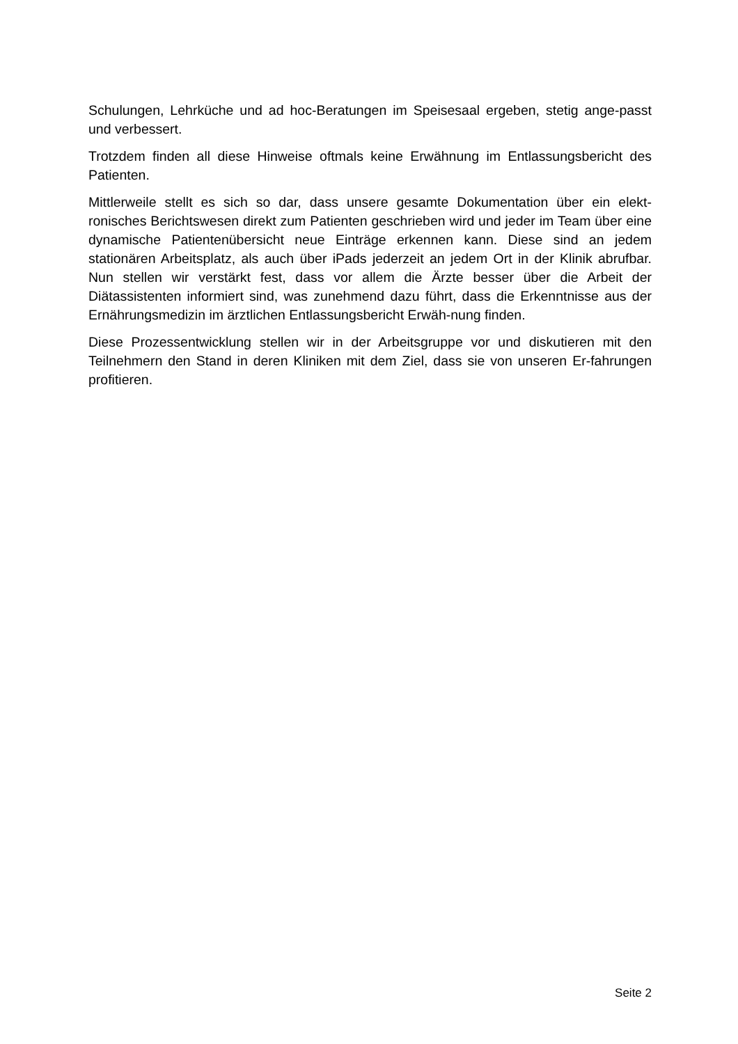Schulungen, Lehrküche und ad hoc-Beratungen im Speisesaal ergeben, stetig ange-passt und verbessert.
Trotzdem finden all diese Hinweise oftmals keine Erwähnung im Entlassungsbericht des Patienten.
Mittlerweile stellt es sich so dar, dass unsere gesamte Dokumentation über ein elekt-ronisches Berichtswesen direkt zum Patienten geschrieben wird und jeder im Team über eine dynamische Patientenübersicht neue Einträge erkennen kann. Diese sind an jedem stationären Arbeitsplatz, als auch über iPads jederzeit an jedem Ort in der Klinik abrufbar. Nun stellen wir verstärkt fest, dass vor allem die Ärzte besser über die Arbeit der Diätassistenten informiert sind, was zunehmend dazu führt, dass die Erkenntnisse aus der Ernährungsmedizin im ärztlichen Entlassungsbericht Erwäh-nung finden.
Diese Prozessentwicklung stellen wir in der Arbeitsgruppe vor und diskutieren mit den Teilnehmern den Stand in deren Kliniken mit dem Ziel, dass sie von unseren Er-fahrungen profitieren.
Seite 2